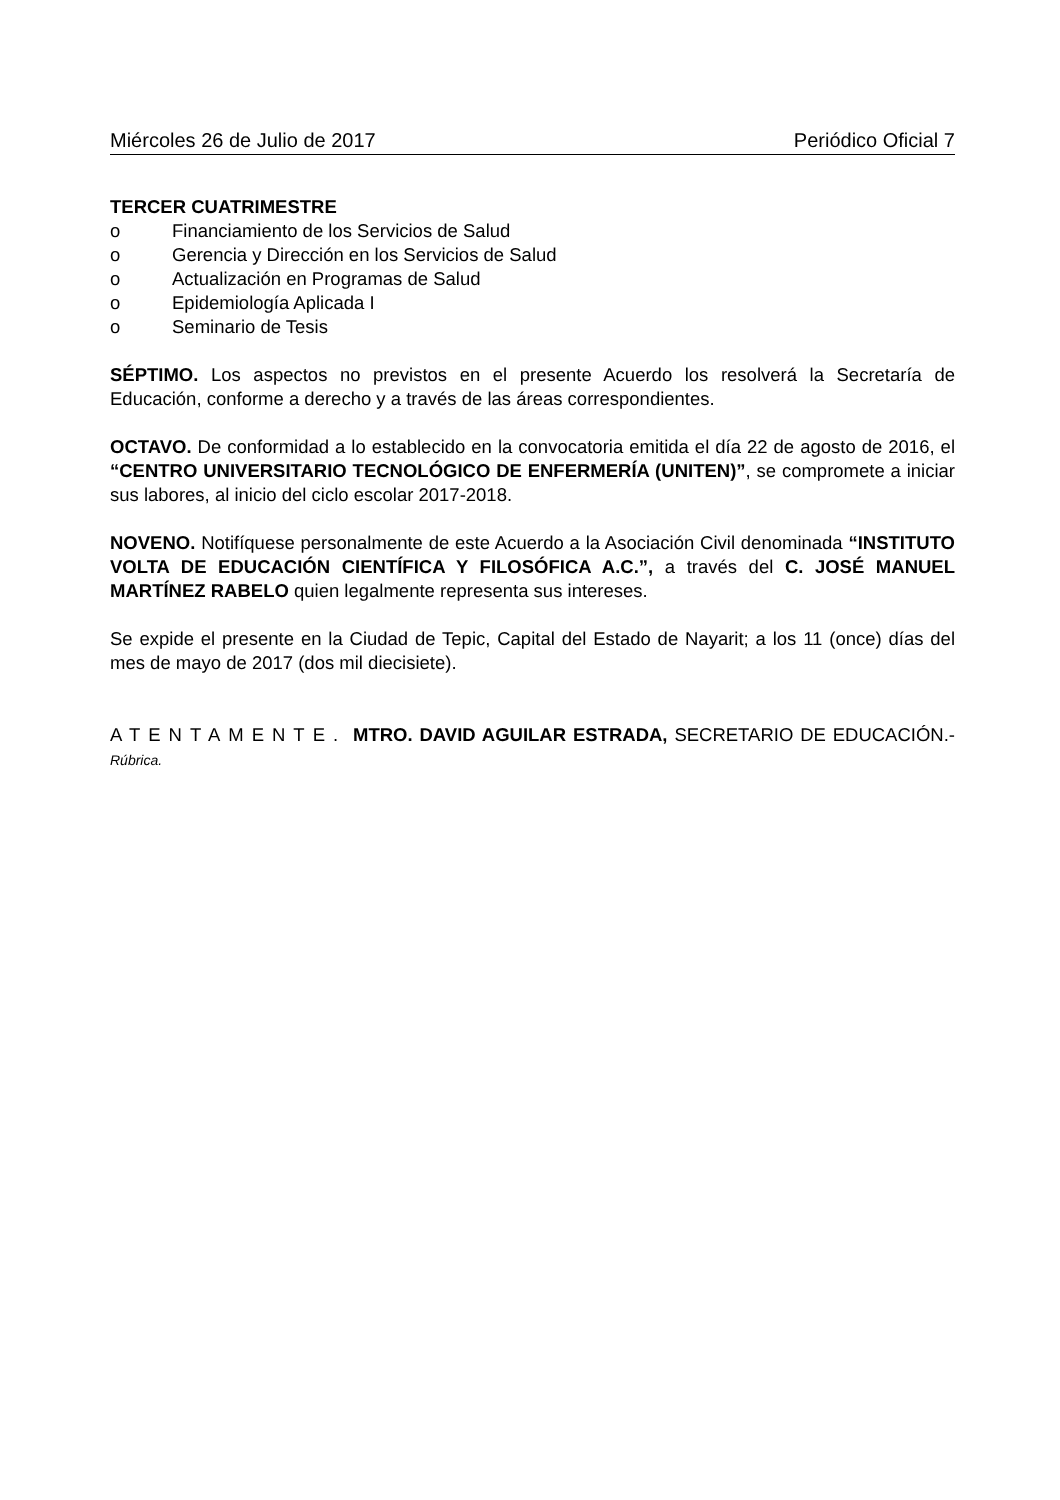Miércoles 26 de Julio de 2017 Periódico Oficial 7
TERCER CUATRIMESTRE
o Financiamiento de los Servicios de Salud
o Gerencia y Dirección en los Servicios de Salud
o Actualización en Programas de Salud
o Epidemiología Aplicada I
o Seminario de Tesis
SÉPTIMO. Los aspectos no previstos en el presente Acuerdo los resolverá la Secretaría de Educación, conforme a derecho y a través de las áreas correspondientes.
OCTAVO. De conformidad a lo establecido en la convocatoria emitida el día 22 de agosto de 2016, el “CENTRO UNIVERSITARIO TECNOLÓGICO DE ENFERMERÍA (UNITEN)”, se compromete a iniciar sus labores, al inicio del ciclo escolar 2017-2018.
NOVENO. Notifíquese personalmente de este Acuerdo a la Asociación Civil denominada “INSTITUTO VOLTA DE EDUCACIÓN CIENTÍFICA Y FILOSÓFICA A.C.”, a través del C. JOSÉ MANUEL MARTÍNEZ RABELO quien legalmente representa sus intereses.
Se expide el presente en la Ciudad de Tepic, Capital del Estado de Nayarit; a los 11 (once) días del mes de mayo de 2017 (dos mil diecisiete).
ATENTAMENTE. MTRO. DAVID AGUILAR ESTRADA, SECRETARIO DE EDUCACIÓN.- Rúbrica.